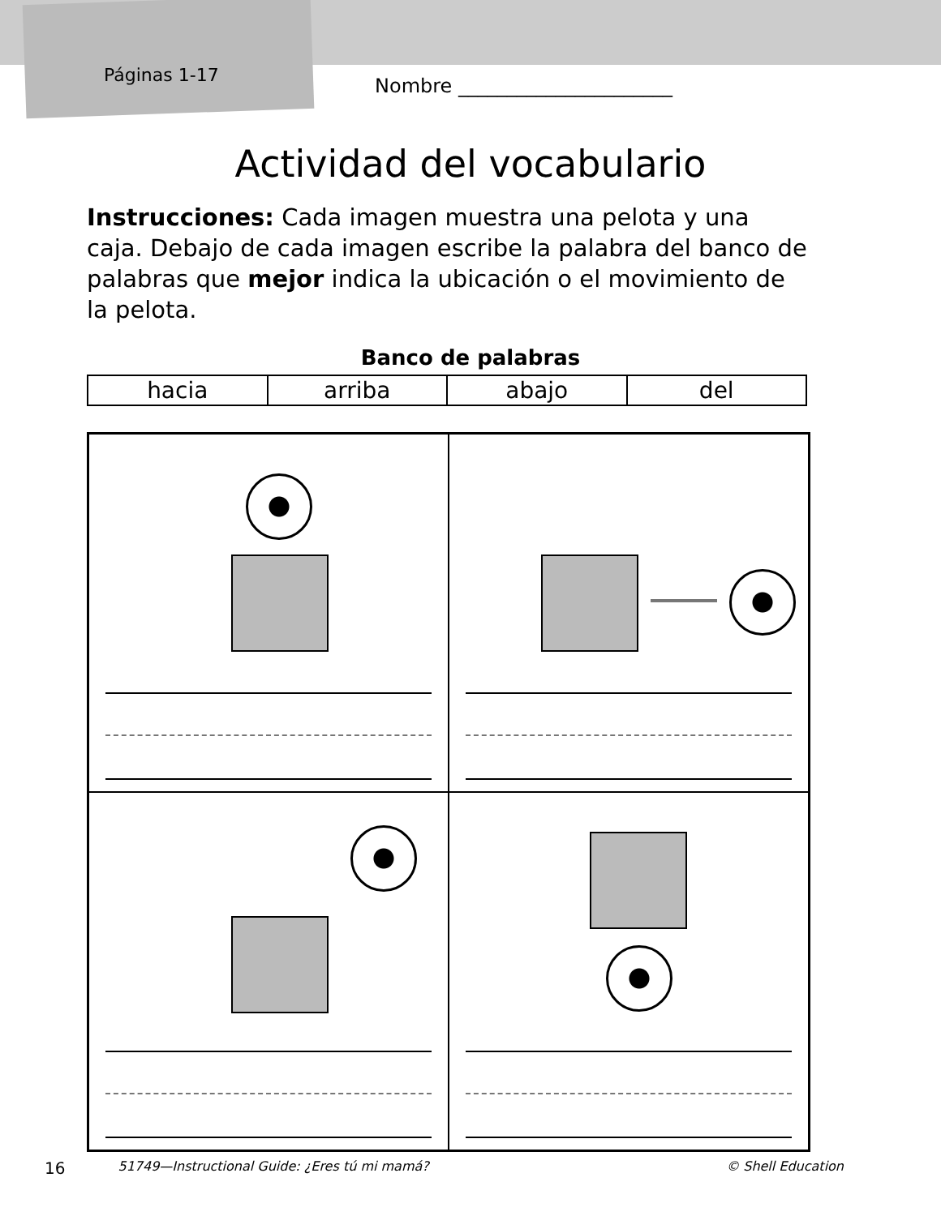Páginas 1-17 Nombre ______________________
Actividad del vocabulario
Instrucciones: Cada imagen muestra una pelota y una caja. Debajo de cada imagen escribe la palabra del banco de palabras que mejor indica la ubicación o el movimiento de la pelota.
Banco de palabras
| hacia | arriba | abajo | del |
16 51749—Instructional Guide: ¿Eres tú mi mamá? © Shell Education